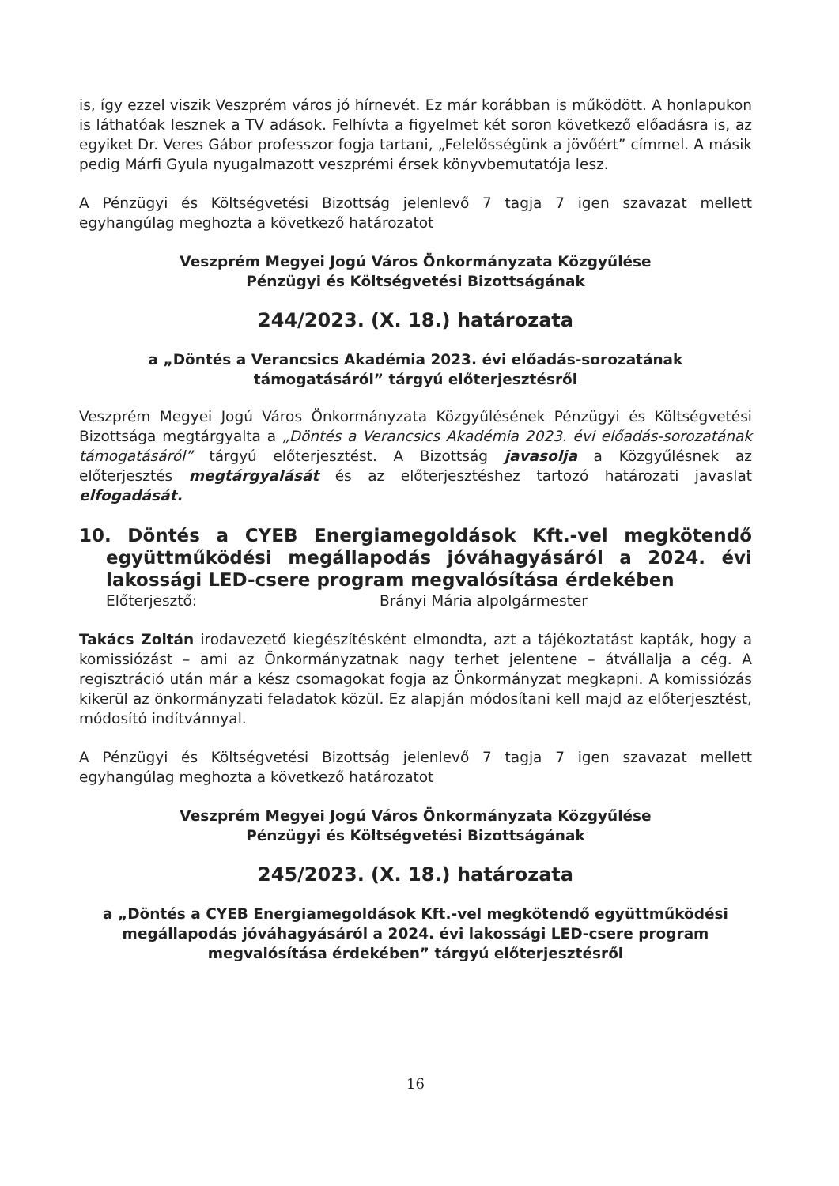is, így ezzel viszik Veszprém város jó hírnevét. Ez már korábban is működött. A honlapukon is láthatóak lesznek a TV adások. Felhívta a figyelmet két soron következő előadásra is, az egyiket Dr. Veres Gábor professzor fogja tartani, „Felelősségünk a jövőért” címmel. A másik pedig Márfi Gyula nyugalmazott veszprémi érsek könyvbemutatója lesz.
A Pénzügyi és Költségvetési Bizottság jelenlevő 7 tagja 7 igen szavazat mellett egyhangúlag meghozta a következő határozatot
Veszprém Megyei Jogú Város Önkormányzata Közgyűlése
Pénzügyi és Költségvetési Bizottságának
244/2023. (X. 18.) határozata
a „Döntés a Verancsics Akadémia 2023. évi előadás-sorozatának
támogatásáról” tárgyú előterjesztésről
Veszprém Megyei Jogú Város Önkormányzata Közgyűlésének Pénzügyi és Költségvetési Bizottsága megtárgyalta a „Döntés a Verancsics Akadémia 2023. évi előadás-sorozatának támogatásáról” tárgyú előterjesztést. A Bizottság javasolja a Közgyűlésnek az előterjesztés megtárgyalását és az előterjesztéshez tartozó határozati javaslat elfogadását.
10. Döntés a CYEB Energiamegoldások Kft.-vel megkötendő együttműködési megállapodás jóváhagyásáról a 2024. évi lakossági LED-csere program megvalósítása érdekében
Előterjesztő: Brányi Mária alpolgármester
Takács Zoltán irodavezető kiegészítésként elmondta, azt a tájékoztatást kapták, hogy a komissiózást – ami az Önkormányzatnak nagy terhet jelentene – átvállalja a cég. A regisztráció után már a kész csomagokat fogja az Önkormányzat megkapni. A komissiózás kikerül az önkormányzati feladatok közül. Ez alapján módosítani kell majd az előterjesztést, módosító indítvánnyal.
A Pénzügyi és Költségvetési Bizottság jelenlevő 7 tagja 7 igen szavazat mellett egyhangúlag meghozta a következő határozatot
Veszprém Megyei Jogú Város Önkormányzata Közgyűlése
Pénzügyi és Költségvetési Bizottságának
245/2023. (X. 18.) határozata
a „Döntés a CYEB Energiamegoldások Kft.-vel megkötendő együttműködési
megállapodás jóváhagyásáról a 2024. évi lakossági LED-csere program
megvalósítása érdekében” tárgyú előterjesztésről
16